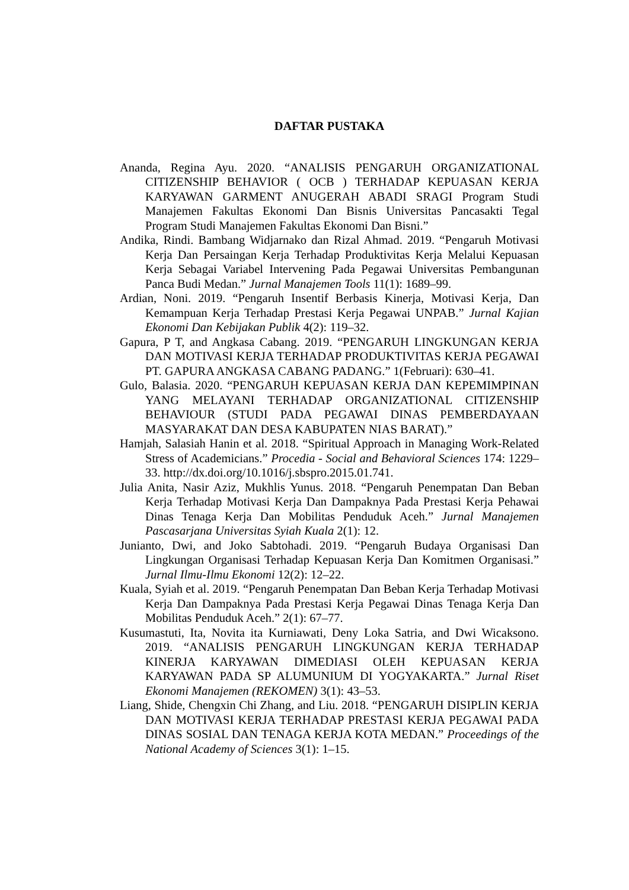DAFTAR PUSTAKA
Ananda, Regina Ayu. 2020. “ANALISIS PENGARUH ORGANIZATIONAL CITIZENSHIP BEHAVIOR ( OCB ) TERHADAP KEPUASAN KERJA KARYAWAN GARMENT ANUGERAH ABADI SRAGI Program Studi Manajemen Fakultas Ekonomi Dan Bisnis Universitas Pancasakti Tegal Program Studi Manajemen Fakultas Ekonomi Dan Bisni.”
Andika, Rindi. Bambang Widjarnako dan Rizal Ahmad. 2019. “Pengaruh Motivasi Kerja Dan Persaingan Kerja Terhadap Produktivitas Kerja Melalui Kepuasan Kerja Sebagai Variabel Intervening Pada Pegawai Universitas Pembangunan Panca Budi Medan.” Jurnal Manajemen Tools 11(1): 1689–99.
Ardian, Noni. 2019. “Pengaruh Insentif Berbasis Kinerja, Motivasi Kerja, Dan Kemampuan Kerja Terhadap Prestasi Kerja Pegawai UNPAB.” Jurnal Kajian Ekonomi Dan Kebijakan Publik 4(2): 119–32.
Gapura, P T, and Angkasa Cabang. 2019. “PENGARUH LINGKUNGAN KERJA DAN MOTIVASI KERJA TERHADAP PRODUKTIVITAS KERJA PEGAWAI PT. GAPURA ANGKASA CABANG PADANG.” 1(Februari): 630–41.
Gulo, Balasia. 2020. “PENGARUH KEPUASAN KERJA DAN KEPEMIMPINAN YANG MELAYANI TERHADAP ORGANIZATIONAL CITIZENSHIP BEHAVIOUR (STUDI PADA PEGAWAI DINAS PEMBERDAYAAN MASYARAKAT DAN DESA KABUPATEN NIAS BARAT).”
Hamjah, Salasiah Hanin et al. 2018. “Spiritual Approach in Managing Work-Related Stress of Academicians.” Procedia - Social and Behavioral Sciences 174: 1229–33. http://dx.doi.org/10.1016/j.sbspro.2015.01.741.
Julia Anita, Nasir Aziz, Mukhlis Yunus. 2018. “Pengaruh Penempatan Dan Beban Kerja Terhadap Motivasi Kerja Dan Dampaknya Pada Prestasi Kerja Pehawai Dinas Tenaga Kerja Dan Mobilitas Penduduk Aceh.” Jurnal Manajemen Pascasarjana Universitas Syiah Kuala 2(1): 12.
Junianto, Dwi, and Joko Sabtohadi. 2019. “Pengaruh Budaya Organisasi Dan Lingkungan Organisasi Terhadap Kepuasan Kerja Dan Komitmen Organisasi.” Jurnal Ilmu-Ilmu Ekonomi 12(2): 12–22.
Kuala, Syiah et al. 2019. “Pengaruh Penempatan Dan Beban Kerja Terhadap Motivasi Kerja Dan Dampaknya Pada Prestasi Kerja Pegawai Dinas Tenaga Kerja Dan Mobilitas Penduduk Aceh.” 2(1): 67–77.
Kusumastuti, Ita, Novita ita Kurniawati, Deny Loka Satria, and Dwi Wicaksono. 2019. “ANALISIS PENGARUH LINGKUNGAN KERJA TERHADAP KINERJA KARYAWAN DIMEDIASI OLEH KEPUASAN KERJA KARYAWAN PADA SP ALUMUNIUM DI YOGYAKARTA.” Jurnal Riset Ekonomi Manajemen (REKOMEN) 3(1): 43–53.
Liang, Shide, Chengxin Chi Zhang, and Liu. 2018. “PENGARUH DISIPLIN KERJA DAN MOTIVASI KERJA TERHADAP PRESTASI KERJA PEGAWAI PADA DINAS SOSIAL DAN TENAGA KERJA KOTA MEDAN.” Proceedings of the National Academy of Sciences 3(1): 1–15.